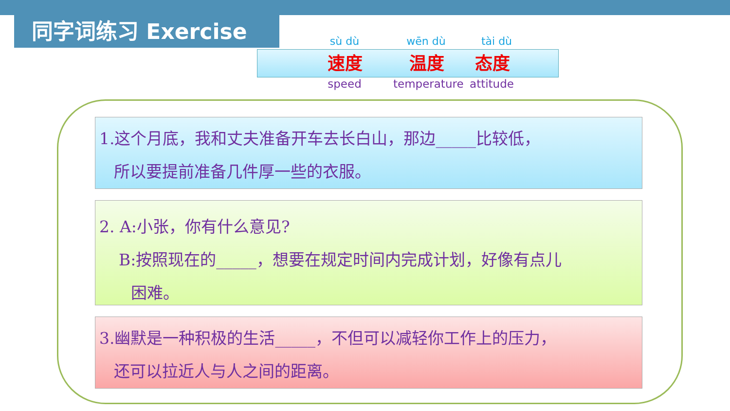同字词练习 Exercise
sù dù wēn dù tài dù
速度 温度 态度
speed temperature attitude
1.这个月底，我和丈夫准备开车去长白山，那边_____比较低，
所以要提前准备几件厚一些的衣服。
2. A:小张，你有什么意见?
B:按照现在的_____，想要在规定时间内完成计划，好像有点儿
困难。
3.幽默是一种积极的生活_____，不但可以减轻你工作上的压力，
还可以拉近人与人之间的距离。